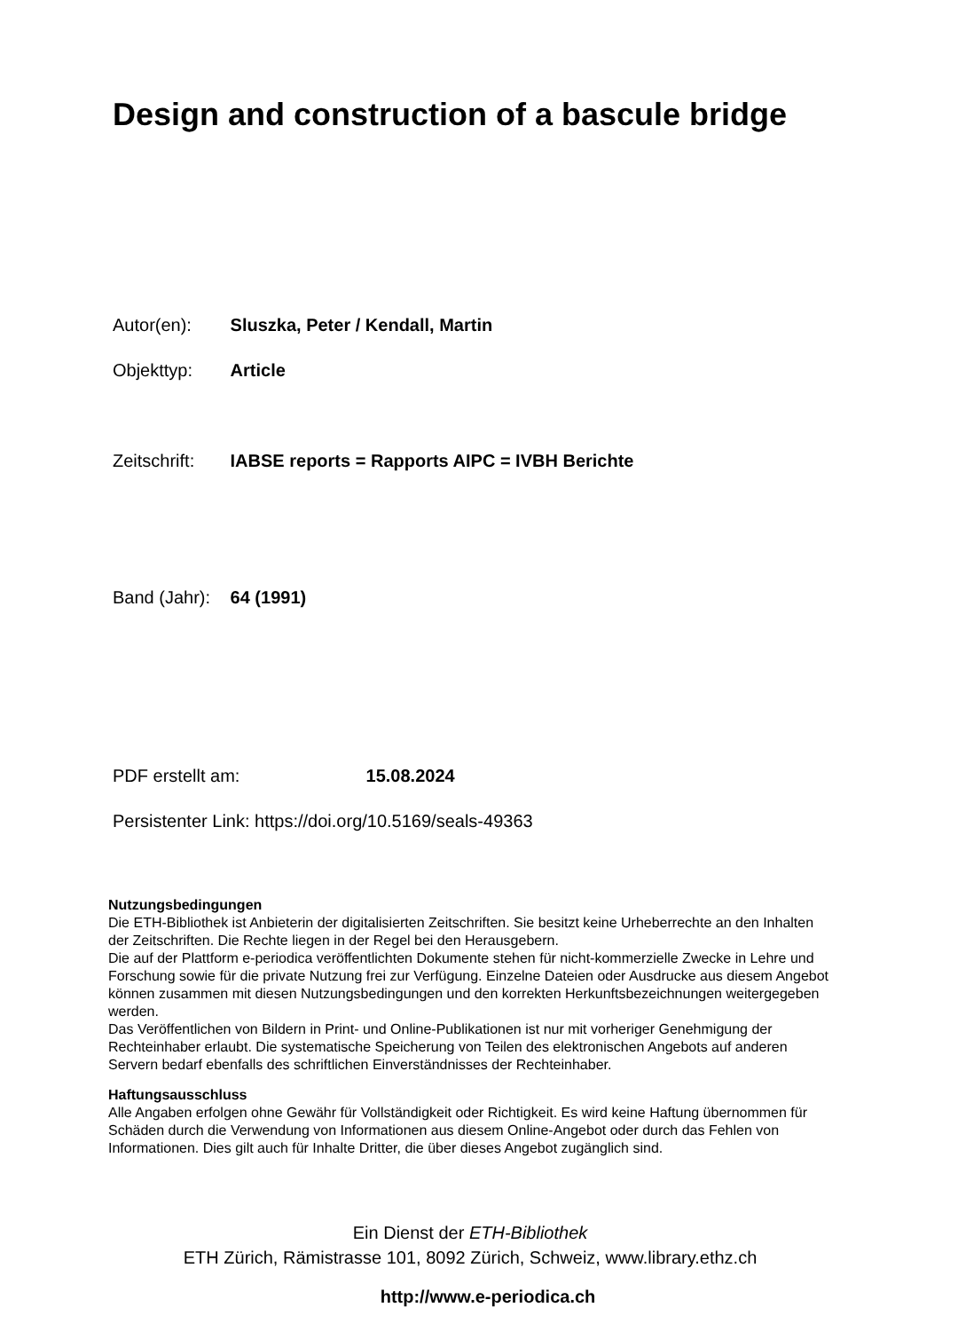Design and construction of a bascule bridge
Autor(en): Sluszka, Peter / Kendall, Martin
Objekttyp: Article
Zeitschrift: IABSE reports = Rapports AIPC = IVBH Berichte
Band (Jahr): 64 (1991)
PDF erstellt am: 15.08.2024
Persistenter Link: https://doi.org/10.5169/seals-49363
Nutzungsbedingungen
Die ETH-Bibliothek ist Anbieterin der digitalisierten Zeitschriften. Sie besitzt keine Urheberrechte an den Inhalten der Zeitschriften. Die Rechte liegen in der Regel bei den Herausgebern.
Die auf der Plattform e-periodica veröffentlichten Dokumente stehen für nicht-kommerzielle Zwecke in Lehre und Forschung sowie für die private Nutzung frei zur Verfügung. Einzelne Dateien oder Ausdrucke aus diesem Angebot können zusammen mit diesen Nutzungsbedingungen und den korrekten Herkunftsbezeichnungen weitergegeben werden.
Das Veröffentlichen von Bildern in Print- und Online-Publikationen ist nur mit vorheriger Genehmigung der Rechteinhaber erlaubt. Die systematische Speicherung von Teilen des elektronischen Angebots auf anderen Servern bedarf ebenfalls des schriftlichen Einverständnisses der Rechteinhaber.
Haftungsausschluss
Alle Angaben erfolgen ohne Gewähr für Vollständigkeit oder Richtigkeit. Es wird keine Haftung übernommen für Schäden durch die Verwendung von Informationen aus diesem Online-Angebot oder durch das Fehlen von Informationen. Dies gilt auch für Inhalte Dritter, die über dieses Angebot zugänglich sind.
Ein Dienst der ETH-Bibliothek
ETH Zürich, Rämistrasse 101, 8092 Zürich, Schweiz, www.library.ethz.ch
http://www.e-periodica.ch